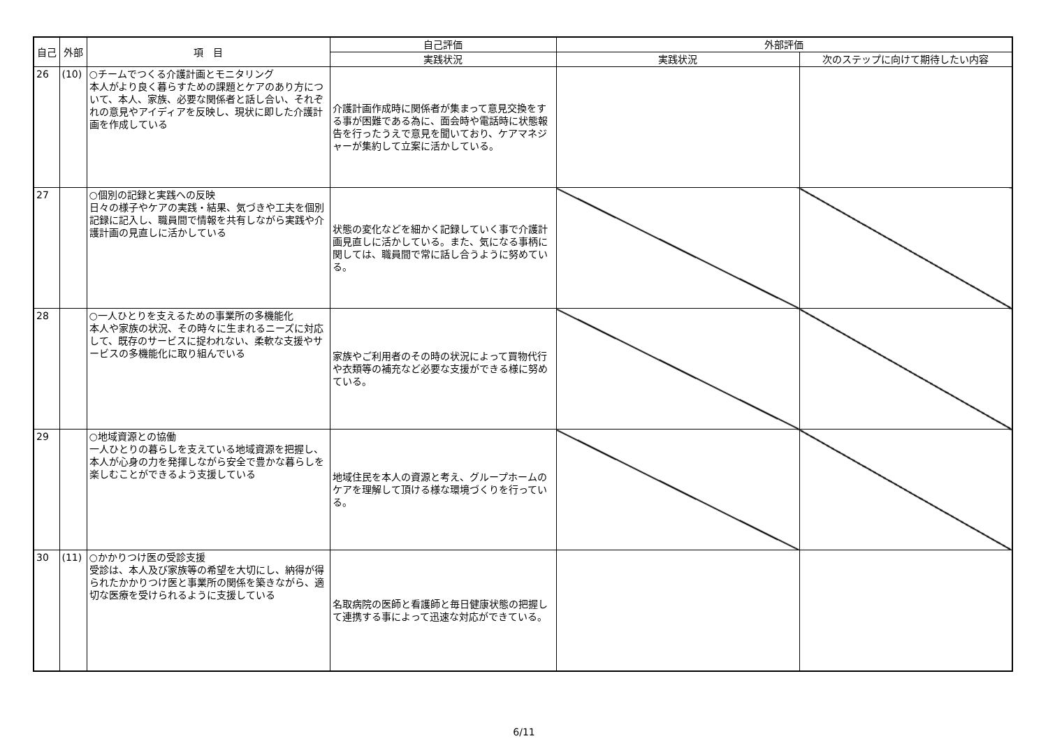| 自己 | 外部 | 項 目 | 自己評価 | 外部評価 | |
| --- | --- | --- | --- | --- | --- |
| | | | 実践状況 | 実践状況 | 次のステップに向けて期待したい内容 |
| 26 | (10) | ○チームでつくる介護計画とモニタリング 本人がより良く暮らすための課題とケアのあり方について、本人、家族、必要な関係者と話し合い、それぞれの意見やアイディアを反映し、現状に即した介護計画を作成している | 介護計画作成時に関係者が集まって意見交換をする事が困難である為に、面会時や電話時に状態報告を行ったうえで意見を聞いており、ケアマネジャーが集約して立案に活かしている。 | | |
| 27 | | ○個別の記録と実践への反映 日々の様子やケアの実践・結果、気づきや工夫を個別記録に記入し、職員間で情報を共有しながら実践や介護計画の見直しに活かしている | 状態の変化などを細かく記録していく事で介護計画見直しに活かしている。また、気になる事柄に関しては、職員間で常に話し合うように努めている。 | | |
| 28 | | ○一人ひとりを支えるための事業所の多機能化 本人や家族の状況、その時々に生まれるニーズに対応して、既存のサービスに捉われない、柔軟な支援やサービスの多機能化に取り組んでいる | 家族やご利用者のその時の状況によって買物代行や衣類等の補充など必要な支援ができる様に努めている。 | | |
| 29 | | ○地域資源との協働 一人ひとりの暮らしを支えている地域資源を把握し、本人が心身の力を発揮しながら安全で豊かな暮らしを楽しむことができるよう支援している | 地域住民を本人の資源と考え、グループホームのケアを理解して頂ける様な環境づくりを行っている。 | | |
| 30 | (11) | ○かかりつけ医の受診支援 受診は、本人及び家族等の希望を大切にし、納得が得られたかかりつけ医と事業所の関係を築きながら、適切な医療を受けられるように支援している | 名取病院の医師と看護師と毎日健康状態の把握して連携する事によって迅速な対応ができている。 | | |
6/11